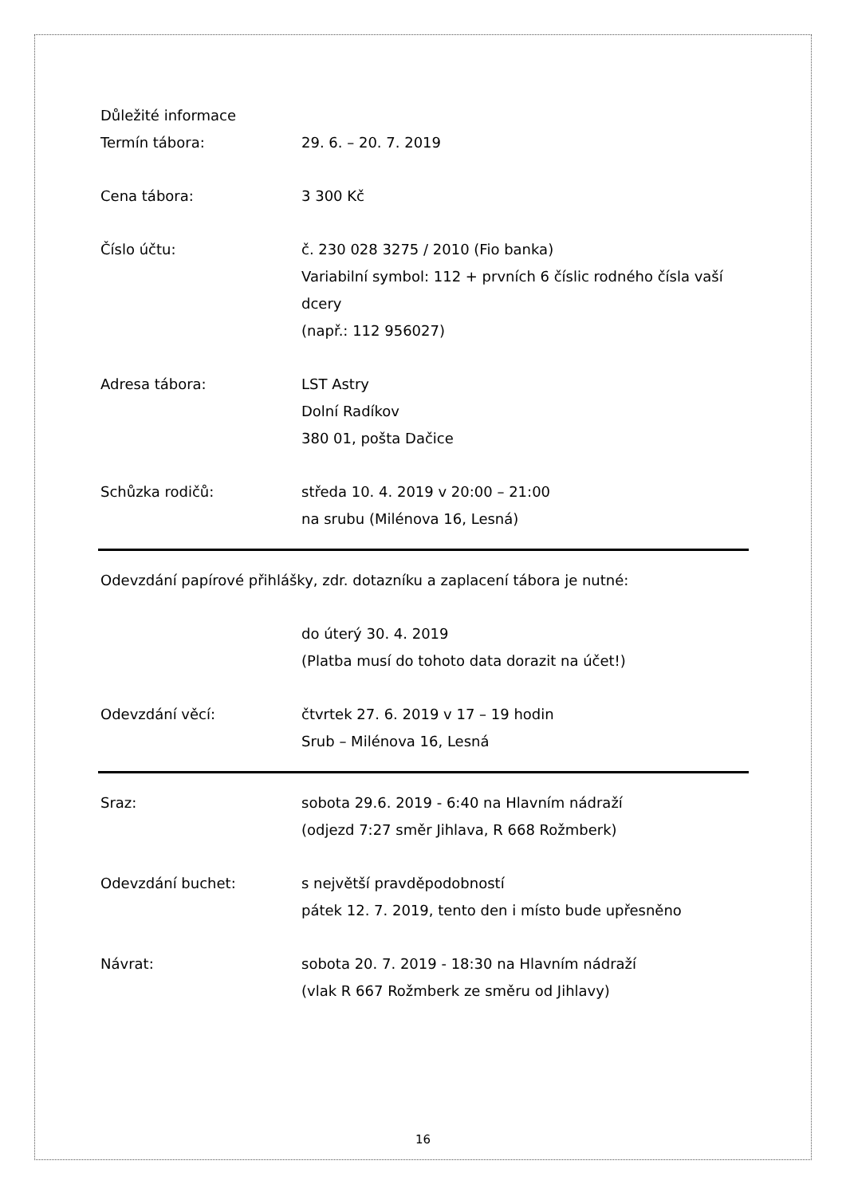Důležité informace
Termín tábora: 29. 6. – 20. 7. 2019
Cena tábora: 3 300 Kč
Číslo účtu: č. 230 028 3275 / 2010 (Fio banka)
Variabilní symbol: 112 + prvních 6 číslic rodného čísla vaší dcery
(např.: 112 956027)
Adresa tábora: LST Astry
Dolní Radíkov
380 01, pošta Dačice
Schůzka rodičů: středa 10. 4. 2019 v 20:00 – 21:00
na srubu (Milénova 16, Lesná)
Odevzdání papírové přihlášky, zdr. dotazníku a zaplacení tábora je nutné:
do úterý 30. 4. 2019
(Platba musí do tohoto data dorazit na účet!)
Odevzdání věcí: čtvrtek 27. 6. 2019 v 17 – 19 hodin
Srub – Milénova 16, Lesná
Sraz: sobota 29.6. 2019 - 6:40 na Hlavním nádraží
(odjezd 7:27 směr Jihlava, R 668 Rožmberk)
Odevzdání buchet: s největší pravděpodobností
pátek 12. 7. 2019, tento den i místo bude upřesněno
Návrat: sobota 20. 7. 2019 - 18:30 na Hlavním nádraží
(vlak R 667 Rožmberk ze směru od Jihlavy)
16